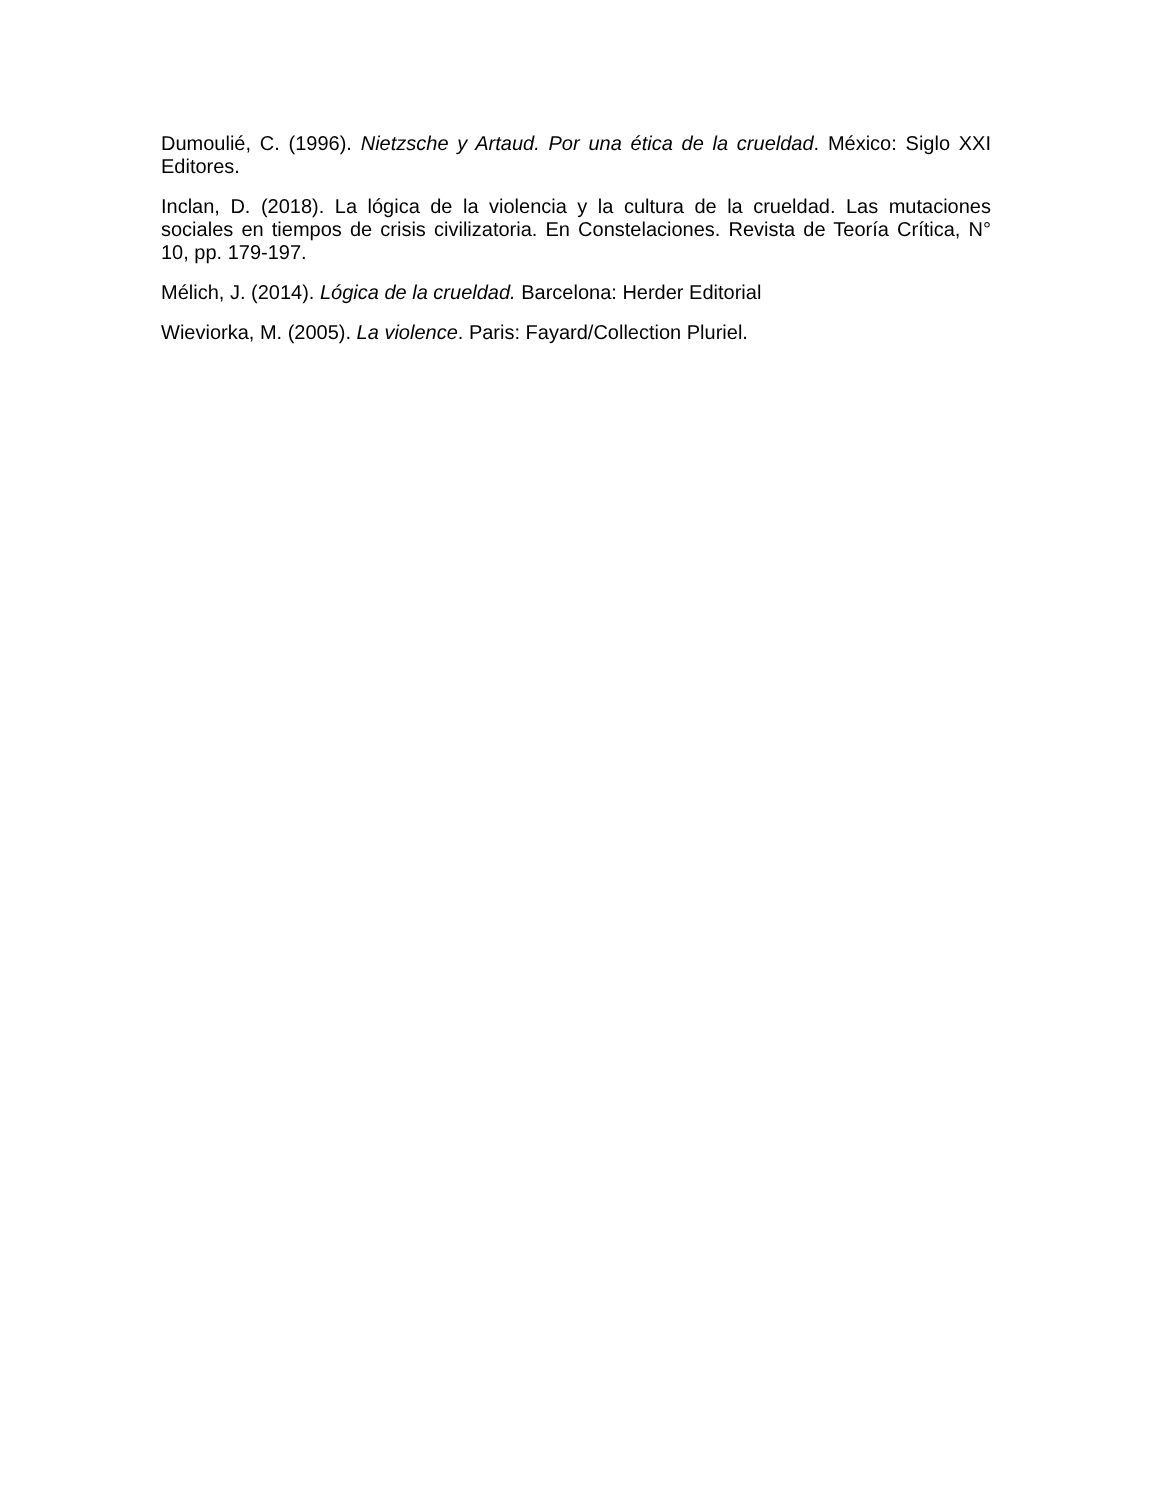Dumoulié, C. (1996). Nietzsche y Artaud. Por una ética de la crueldad. México: Siglo XXI Editores.
Inclan, D. (2018). La lógica de la violencia y la cultura de la crueldad. Las mutaciones sociales en tiempos de crisis civilizatoria. En Constelaciones. Revista de Teoría Crítica, N° 10, pp. 179-197.
Mélich, J. (2014). Lógica de la crueldad. Barcelona: Herder Editorial
Wieviorka, M. (2005). La violence. Paris: Fayard/Collection Pluriel.